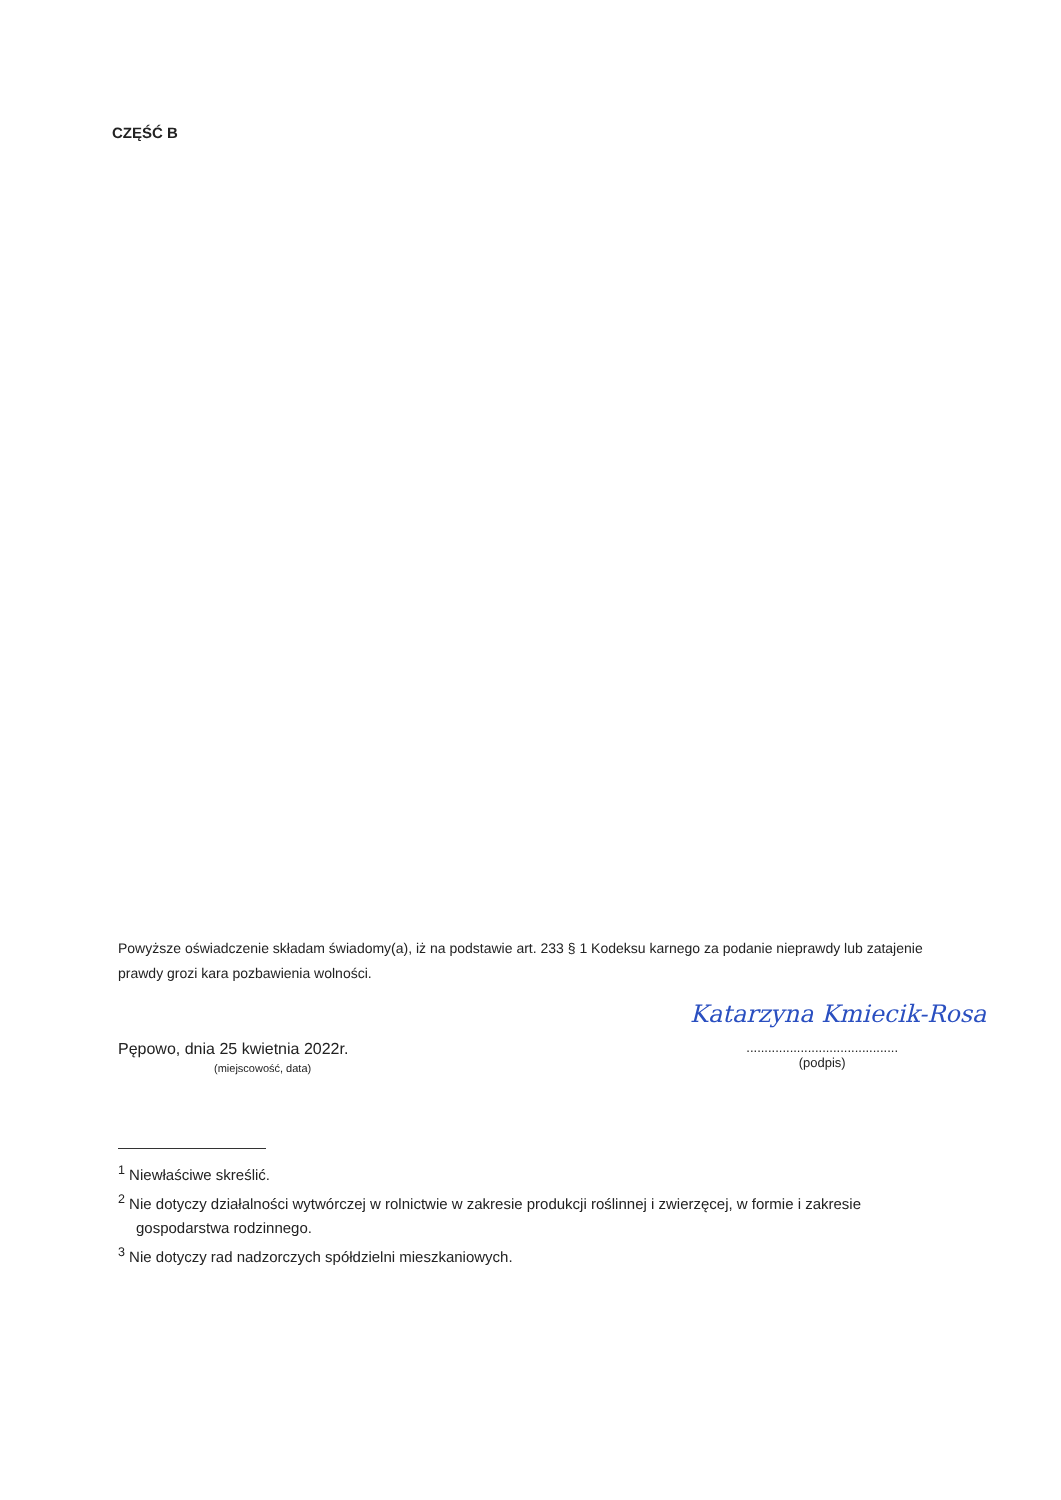CZĘŚĆ B
Powyższe oświadczenie składam świadomy(a), iż na podstawie art. 233 § 1 Kodeksu karnego za podanie nieprawdy lub zatajenie prawdy grozi kara pozbawienia wolności.
Katarzyna Kmiecik-Rosa
Pępowo, dnia 25 kwietnia 2022r.
(miejscowość, data)
..........................................
(podpis)
<sup>1</sup> Niewłaściwe skreślić.
<sup>2</sup> Nie dotyczy działalności wytwórczej w rolnictwie w zakresie produkcji roślinnej i zwierzęcej, w formie i zakresie gospodarstwa rodzinnego.
<sup>3</sup> Nie dotyczy rad nadzorczych spółdzielni mieszkaniowych.